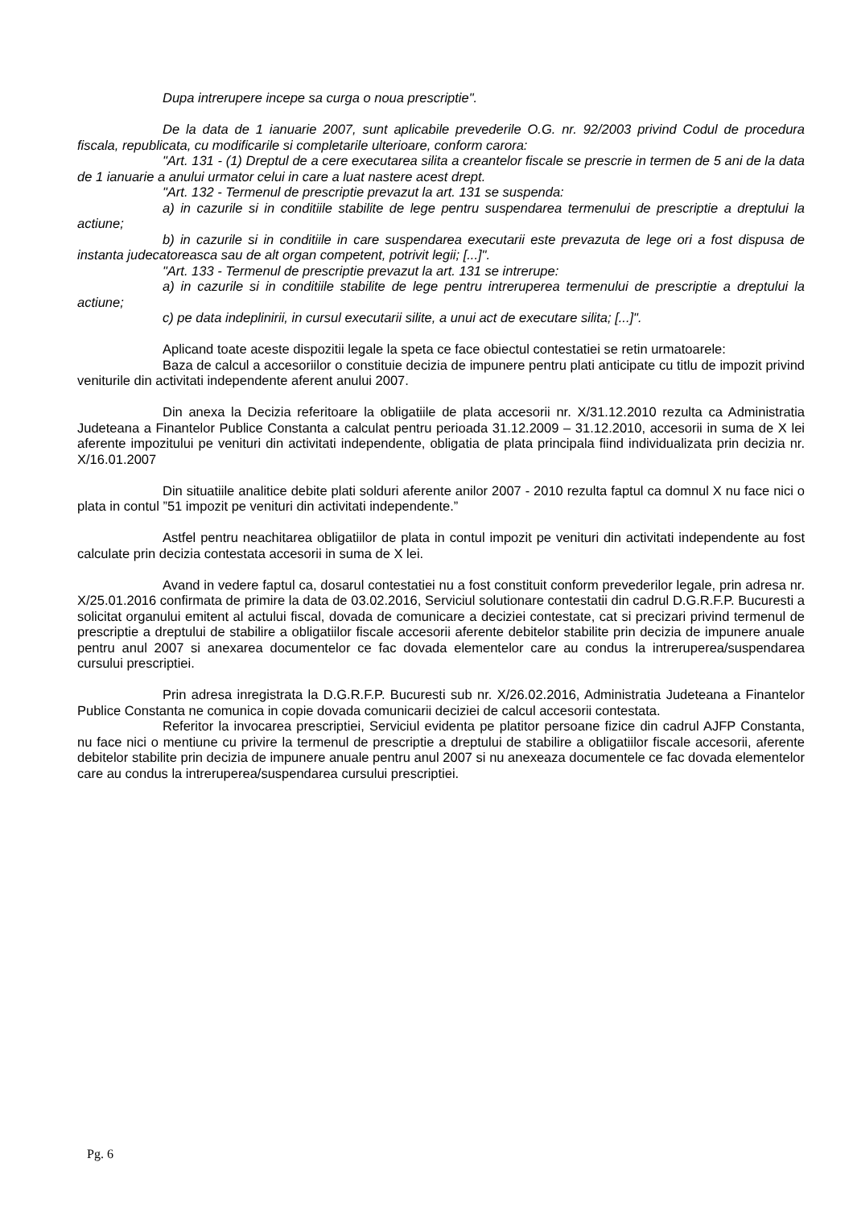Dupa intrerupere incepe sa curga o noua prescriptie".
De la data de 1 ianuarie 2007, sunt aplicabile prevederile O.G. nr. 92/2003 privind Codul de procedura fiscala, republicata, cu modificarile si completarile ulterioare, conform carora:
"Art. 131 - (1) Dreptul de a cere executarea silita a creantelor fiscale se prescrie in termen de 5 ani de la data de 1 ianuarie a anului urmator celui in care a luat nastere acest drept.
"Art. 132 - Termenul de prescriptie prevazut la art. 131 se suspenda:
a) in cazurile si in conditiile stabilite de lege pentru suspendarea termenului de prescriptie a dreptului la actiune;
b) in cazurile si in conditiile in care suspendarea executarii este prevazuta de lege ori a fost dispusa de instanta judecatoreasca sau de alt organ competent, potrivit legii; [...]".
"Art. 133 - Termenul de prescriptie prevazut la art. 131 se intrerupe:
a) in cazurile si in conditiile stabilite de lege pentru intreruperea termenului de prescriptie a dreptului la actiune;
c) pe data indeplinirii, in cursul executarii silite, a unui act de executare silita; [...]".
Aplicand toate aceste dispozitii legale la speta ce face obiectul contestatiei se retin urmatoarele:
Baza de calcul a accesoriilor o constituie decizia de impunere pentru plati anticipate cu titlu de impozit privind veniturile din activitati independente aferent anului 2007.
Din anexa la Decizia referitoare la obligatiile de plata accesorii nr. X/31.12.2010 rezulta ca Administratia Judeteana a Finantelor Publice Constanta a calculat pentru perioada 31.12.2009 – 31.12.2010, accesorii in suma de X lei aferente impozitului pe venituri din activitati independente, obligatia de plata principala fiind individualizata prin decizia nr. X/16.01.2007
Din situatiile analitice debite plati solduri aferente anilor 2007 - 2010 rezulta faptul ca domnul X nu face nici o plata in contul ”51 impozit pe venituri din activitati independente.”
Astfel pentru neachitarea obligatiilor de plata in contul impozit pe venituri din activitati independente au fost calculate prin decizia contestata accesorii in suma de X lei.
Avand in vedere faptul ca, dosarul contestatiei nu a fost constituit conform prevederilor legale, prin adresa nr. X/25.01.2016 confirmata de primire la data de 03.02.2016, Serviciul solutionare contestatii din cadrul D.G.R.F.P. Bucuresti a solicitat organului emitent al actului fiscal, dovada de comunicare a deciziei contestate, cat si precizari privind termenul de prescriptie a dreptului de stabilire a obligatiilor fiscale accesorii aferente debitelor stabilite prin decizia de impunere anuale pentru anul 2007 si anexarea documentelor ce fac dovada elementelor care au condus la intreruperea/suspendarea cursului prescriptiei.
Prin adresa inregistrata la D.G.R.F.P. Bucuresti sub nr. X/26.02.2016, Administratia Judeteana a Finantelor Publice Constanta ne comunica in copie dovada comunicarii deciziei de calcul accesorii contestata.
Referitor la invocarea prescriptiei, Serviciul evidenta pe platitor persoane fizice din cadrul AJFP Constanta, nu face nici o mentiune cu privire la termenul de prescriptie a dreptului de stabilire a obligatiilor fiscale accesorii, aferente debitelor stabilite prin decizia de impunere anuale pentru anul 2007 si nu anexeaza documentele ce fac dovada elementelor care au condus la intreruperea/suspendarea cursului prescriptiei.
Pg. 6